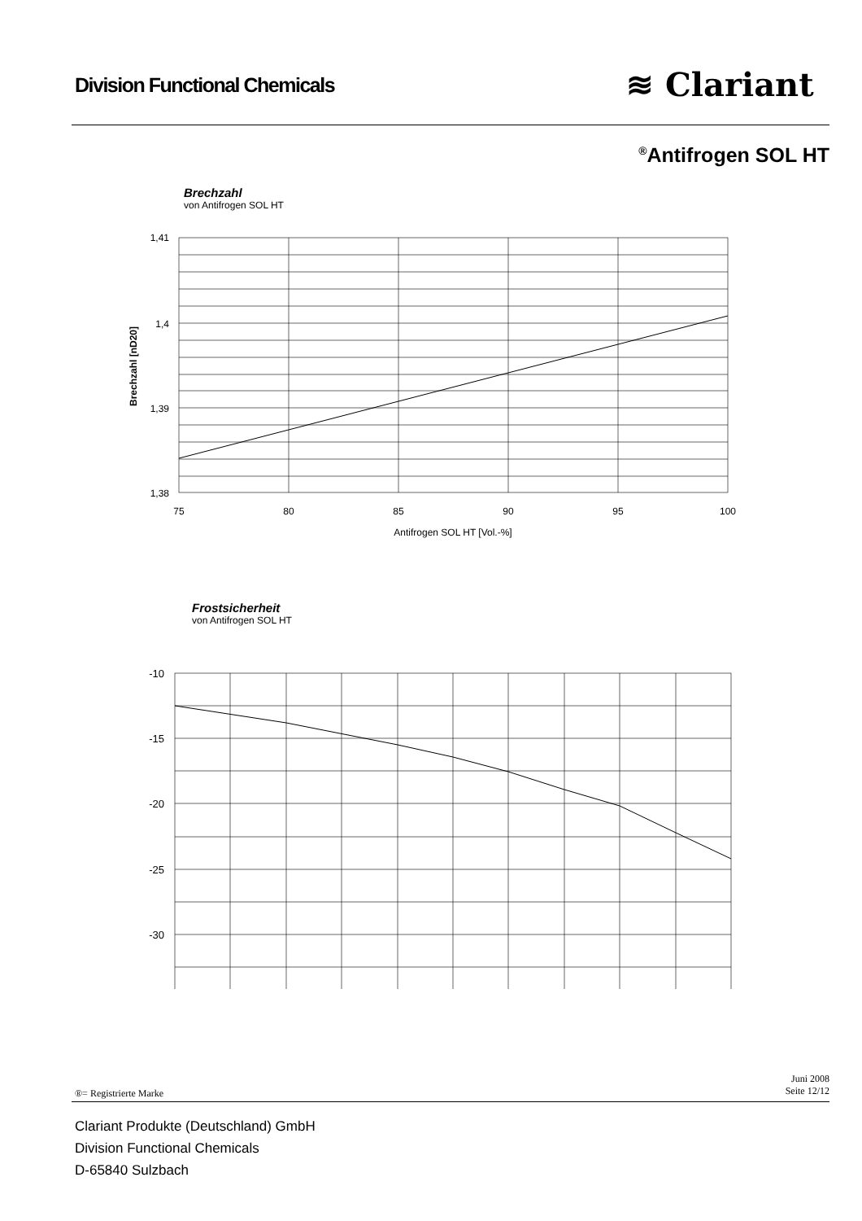Division Functional Chemicals ≋ Clariant
<sup>®</sup>Antifrogen SOL HT
Brechzahl
von Antifrogen SOL HT
1,41
1,4
1,39
1,38
75
80
85
90
95
100
Antifrogen SOL HT [Vol.-%]
Brechzahl [nD20]
Frostsicherheit
von Antifrogen SOL HT
-10
-15
-20
-25
-30
Juni 2008
Seite 12/12
®= Registrierte Marke
Clariant Produkte (Deutschland) GmbH
Division Functional Chemicals
D-65840 Sulzbach